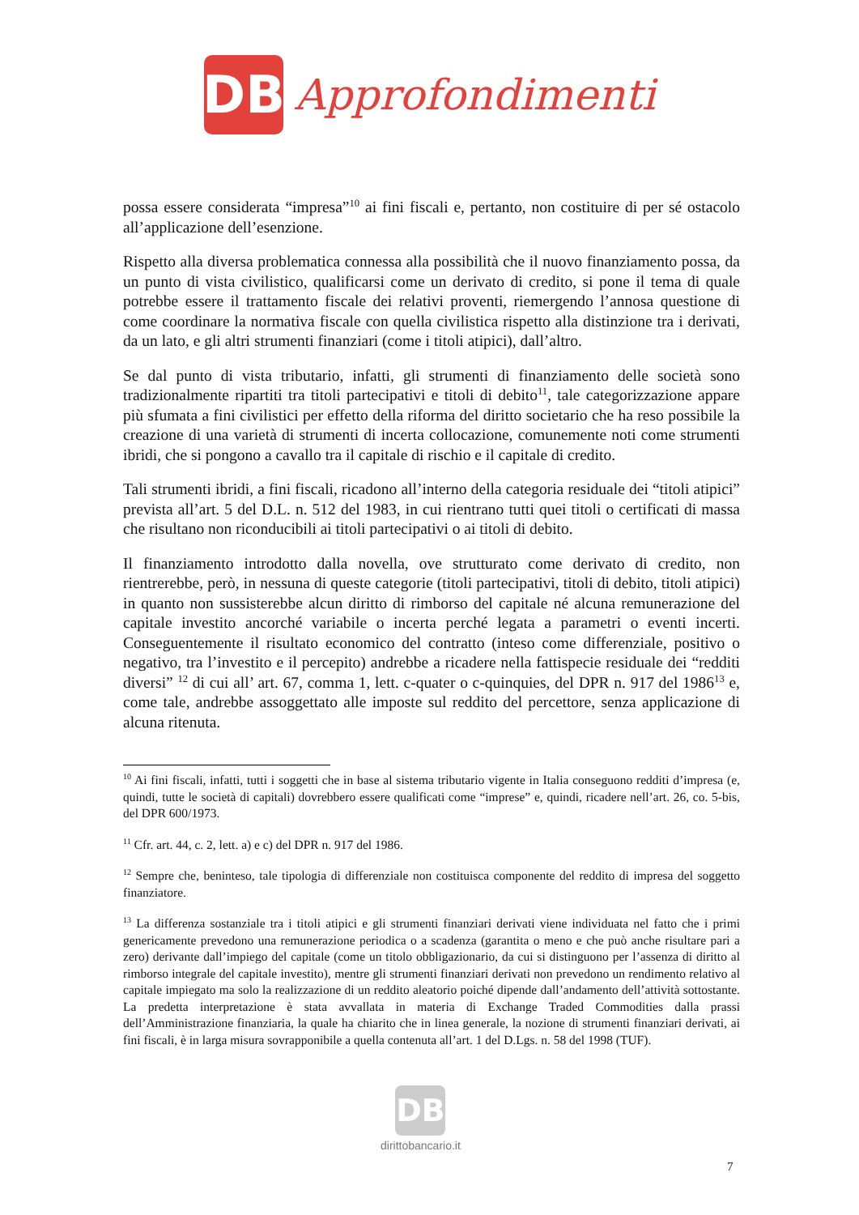DB
Approfondimenti
possa essere considerata “impresa”<sup>10</sup> ai fini fiscali e, pertanto, non costituire di per sé ostacolo all’applicazione dell’esenzione.
Rispetto alla diversa problematica connessa alla possibilità che il nuovo finanziamento possa, da un punto di vista civilistico, qualificarsi come un derivato di credito, si pone il tema di quale potrebbe essere il trattamento fiscale dei relativi proventi, riemergendo l’annosa questione di come coordinare la normativa fiscale con quella civilistica rispetto alla distinzione tra i derivati, da un lato, e gli altri strumenti finanziari (come i titoli atipici), dall’altro.
Se dal punto di vista tributario, infatti, gli strumenti di finanziamento delle società sono tradizionalmente ripartiti tra titoli partecipativi e titoli di debito<sup>11</sup>, tale categorizzazione appare più sfumata a fini civilistici per effetto della riforma del diritto societario che ha reso possibile la creazione di una varietà di strumenti di incerta collocazione, comunemente noti come strumenti ibridi, che si pongono a cavallo tra il capitale di rischio e il capitale di credito.
Tali strumenti ibridi, a fini fiscali, ricadono all’interno della categoria residuale dei “titoli atipici” prevista all’art. 5 del D.L. n. 512 del 1983, in cui rientrano tutti quei titoli o certificati di massa che risultano non riconducibili ai titoli partecipativi o ai titoli di debito.
Il finanziamento introdotto dalla novella, ove strutturato come derivato di credito, non rientrerebbe, però, in nessuna di queste categorie (titoli partecipativi, titoli di debito, titoli atipici) in quanto non sussisterebbe alcun diritto di rimborso del capitale né alcuna remunerazione del capitale investito ancorché variabile o incerta perché legata a parametri o eventi incerti. Conseguentemente il risultato economico del contratto (inteso come differenziale, positivo o negativo, tra l’investito e il percepito) andrebbe a ricadere nella fattispecie residuale dei “redditi diversi” <sup>12</sup> di cui all’ art. 67, comma 1, lett. c-quater o c-quinquies, del DPR n. 917 del 1986<sup>13</sup> e, come tale, andrebbe assoggettato alle imposte sul reddito del percettore, senza applicazione di alcuna ritenuta.
<sup>10</sup> Ai fini fiscali, infatti, tutti i soggetti che in base al sistema tributario vigente in Italia conseguono redditi d’impresa (e, quindi, tutte le società di capitali) dovrebbero essere qualificati come “imprese” e, quindi, ricadere nell’art. 26, co. 5-bis, del DPR 600/1973.
<sup>11</sup> Cfr. art. 44, c. 2, lett. a) e c) del DPR n. 917 del 1986.
<sup>12</sup> Sempre che, beninteso, tale tipologia di differenziale non costituisca componente del reddito di impresa del soggetto finanziatore.
<sup>13</sup> La differenza sostanziale tra i titoli atipici e gli strumenti finanziari derivati viene individuata nel fatto che i primi genericamente prevedono una remunerazione periodica o a scadenza (garantita o meno e che può anche risultare pari a zero) derivante dall’impiego del capitale (come un titolo obbligazionario, da cui si distinguono per l’assenza di diritto al rimborso integrale del capitale investito), mentre gli strumenti finanziari derivati non prevedono un rendimento relativo al capitale impiegato ma solo la realizzazione di un reddito aleatorio poiché dipende dall’andamento dell’attività sottostante. La predetta interpretazione è stata avvallata in materia di Exchange Traded Commodities dalla prassi dell’Amministrazione finanziaria, la quale ha chiarito che in linea generale, la nozione di strumenti finanziari derivati, ai fini fiscali, è in larga misura sovrapponibile a quella contenuta all’art. 1 del D.Lgs. n. 58 del 1998 (TUF).
DB
dirittobancario.it
7